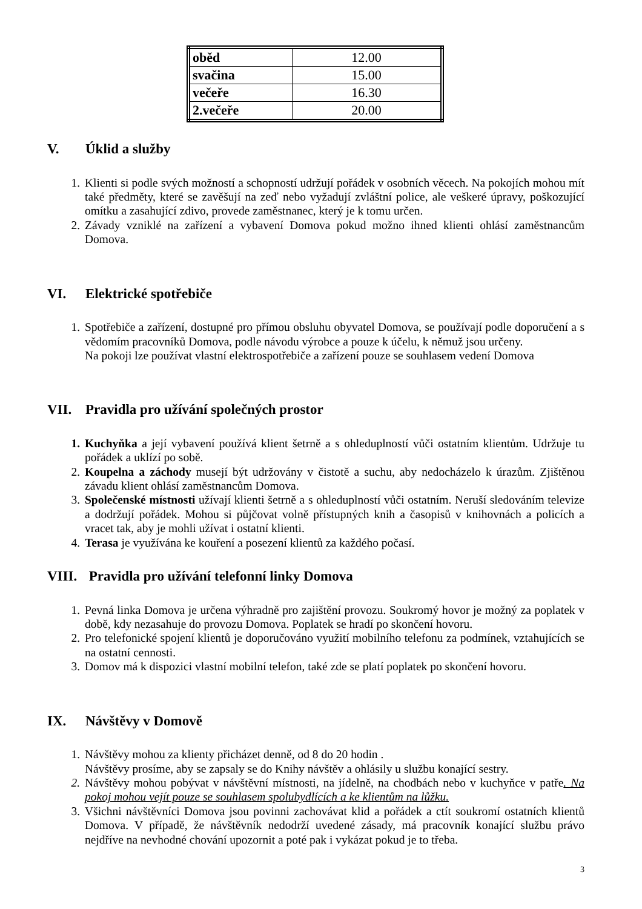| oběd | 12.00 |
| svačina | 15.00 |
| večeře | 16.30 |
| 2.večeře | 20.00 |
V. Úklid a služby
1. Klienti si podle svých možností a schopností udržují pořádek v osobních věcech. Na pokojích mohou mít také předměty, které se zavěšují na zeď nebo vyžadují zvláštní police, ale veškeré úpravy, poškozující omítku a zasahující zdivo, provede zaměstnanec, který je k tomu určen.
2. Závady vzniklé na zařízení a vybavení Domova pokud možno ihned klienti ohlásí zaměstnancům Domova.
VI. Elektrické spotřebiče
1. Spotřebiče a zařízení, dostupné pro přímou obsluhu obyvatel Domova, se používají podle doporučení a s vědomím pracovníků Domova, podle návodu výrobce a pouze k účelu, k němuž jsou určeny.
Na pokoji lze používat vlastní elektrospotřebiče a zařízení pouze se souhlasem vedení Domova
VII. Pravidla pro užívání společných prostor
1. Kuchyňka a její vybavení používá klient šetrně a s ohleduplností vůči ostatním klientům. Udržuje tu pořádek a uklízí po sobě.
2. Koupelna a záchody musejí být udržovány v čistotě a suchu, aby nedocházelo k úrazům. Zjištěnou závadu klient ohlásí zaměstnancům Domova.
3. Společenské místnosti užívají klienti šetrně a s ohleduplností vůči ostatním. Neruší sledováním televize a dodržují pořádek. Mohou si půjčovat volně přístupných knih a časopisů v knihovnách a policích a vracet tak, aby je mohli užívat i ostatní klienti.
4. Terasa je využívána ke kouření a posezení klientů za každého počasí.
VIII. Pravidla pro užívání telefonní linky Domova
1. Pevná linka Domova je určena výhradně pro zajištění provozu. Soukromý hovor je možný za poplatek v době, kdy nezasahuje do provozu Domova. Poplatek se hradí po skončení hovoru.
2. Pro telefonické spojení klientů je doporučováno využití mobilního telefonu za podmínek, vztahujících se na ostatní cennosti.
3. Domov má k dispozici vlastní mobilní telefon, také zde se platí poplatek po skončení hovoru.
IX. Návštěvy v Domově
1. Návštěvy mohou za klienty přicházet denně, od 8 do 20 hodin .
Návštěvy prosíme, aby se zapsaly se do Knihy návštěv a ohlásily u službu konající sestry.
2. Návštěvy mohou pobývat v návštěvní místnosti, na jídelně, na chodbách nebo v kuchyňce v patře. Na pokoj mohou vejít pouze se souhlasem spolubydlících a ke klientům na lůžku.
3. Všichni návštěvníci Domova jsou povinni zachovávat klid a pořádek a ctít soukromí ostatních klientů Domova. V případě, že návštěvník nedodrží uvedené zásady, má pracovník konající službu právo nejdříve na nevhodné chování upozornit a poté pak i vykázat pokud je to třeba.
3